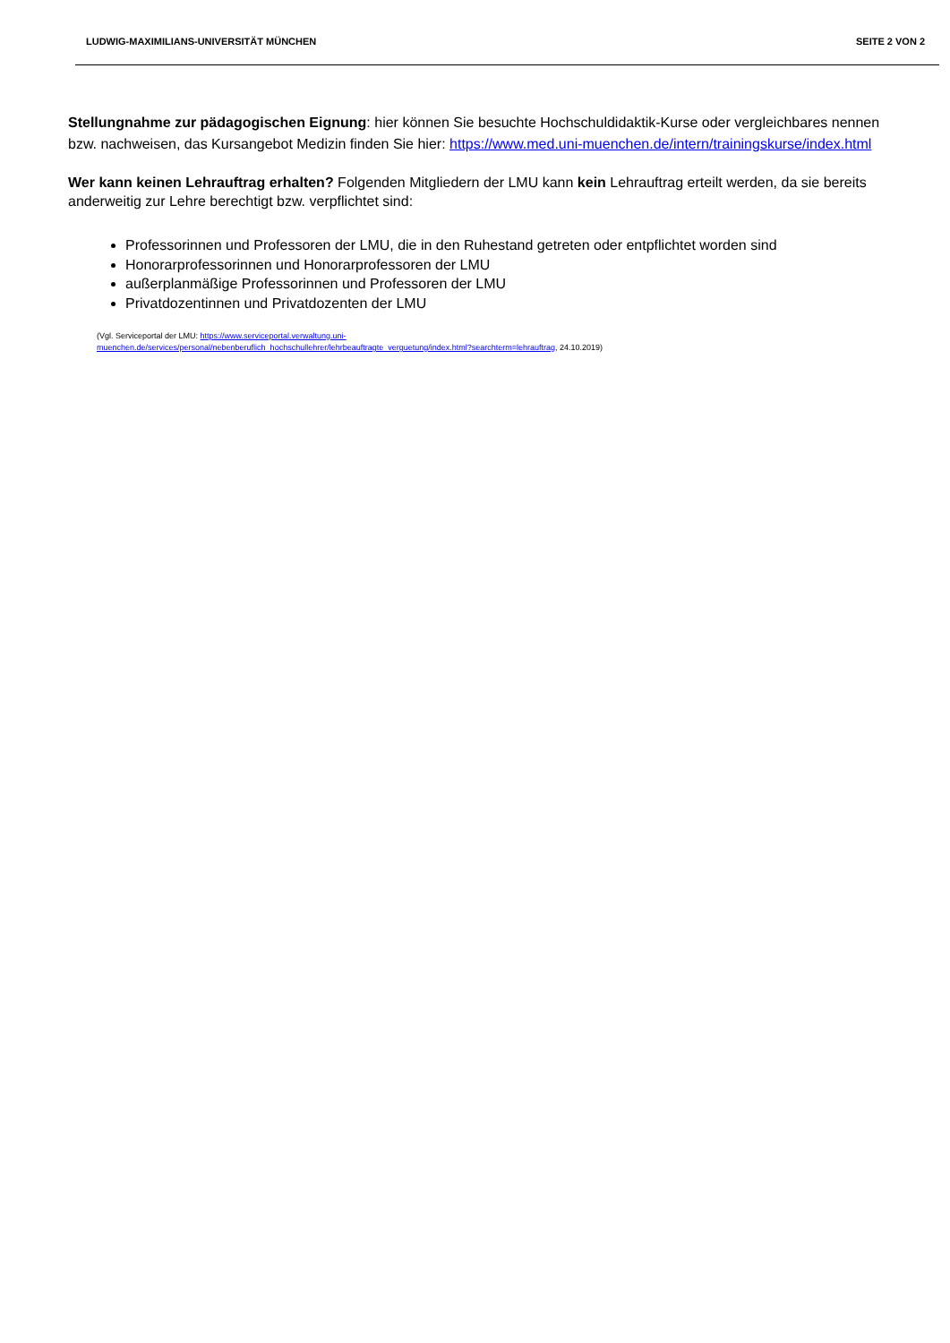LUDWIG-MAXIMILIANS-UNIVERSITÄT MÜNCHEN SEITE 2 VON 2
Stellungnahme zur pädagogischen Eignung: hier können Sie besuchte Hochschuldidaktik-Kurse oder vergleichbares nennen bzw. nachweisen, das Kursangebot Medizin finden Sie hier: https://www.med.uni-muenchen.de/intern/trainingskurse/index.html
Wer kann keinen Lehrauftrag erhalten? Folgenden Mitgliedern der LMU kann kein Lehrauftrag erteilt werden, da sie bereits anderweitig zur Lehre berechtigt bzw. verpflichtet sind:
Professorinnen und Professoren der LMU, die in den Ruhestand getreten oder entpflichtet worden sind
Honorarprofessorinnen und Honorarprofessoren der LMU
außerplanmäßige Professorinnen und Professoren der LMU
Privatdozentinnen und Privatdozenten der LMU
(Vgl. Serviceportal der LMU: https://www.serviceportal.verwaltung.uni-
muenchen.de/services/personal/nebenberuflich_hochschullehrer/lehrbeauftragte_verguetung/index.html?searchterm=lehrauftrag, 24.10.2019)